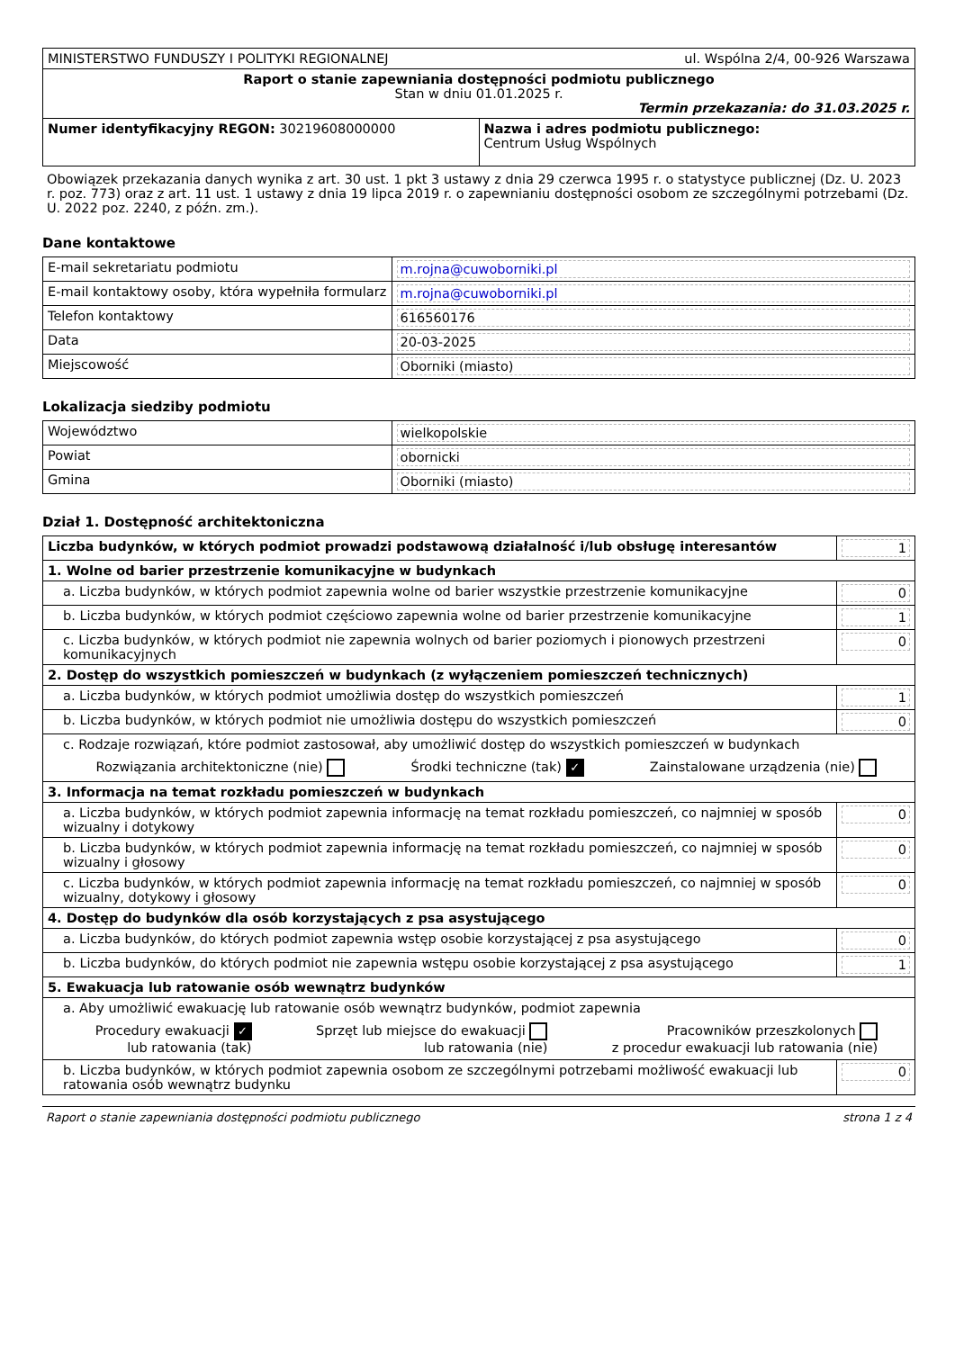| MINISTERSTWO FUNDUSZY I POLITYKI REGIONALNEJ ul. Wspólna 2/4, 00-926 Warszawa | |
| Raport o stanie zapewniania dostępności podmiotu publicznego Stan w dniu 01.01.2025 r. Termin przekazania: do 31.03.2025 r. | |
| Numer identyfikacyjny REGON: 30219608000000 | Nazwa i adres podmiotu publicznego: Centrum Usług Wspólnych |
Obowiązek przekazania danych wynika z art. 30 ust. 1 pkt 3 ustawy z dnia 29 czerwca 1995 r. o statystyce publicznej (Dz. U. 2023 r. poz. 773) oraz z art. 11 ust. 1 ustawy z dnia 19 lipca 2019 r. o zapewnianiu dostępności osobom ze szczególnymi potrzebami (Dz. U. 2022 poz. 2240, z późn. zm.).
Dane kontaktowe
| E-mail sekretariatu podmiotu | m.rojna@cuwoborniki.pl |
| E-mail kontaktowy osoby, która wypełniła formularz | m.rojna@cuwoborniki.pl |
| Telefon kontaktowy | 616560176 |
| Data | 20-03-2025 |
| Miejscowość | Oborniki (miasto) |
Lokalizacja siedziby podmiotu
| Województwo | wielkopolskie |
| Powiat | obornicki |
| Gmina | Oborniki (miasto) |
Dział 1. Dostępność architektoniczna
| Liczba budynków, w których podmiot prowadzi podstawową działalność i/lub obsługę interesantów | 1 |
| 1. Wolne od barier przestrzenie komunikacyjne w budynkach | |
| a. Liczba budynków, w których podmiot zapewnia wolne od barier wszystkie przestrzenie komunikacyjne | 0 |
| b. Liczba budynków, w których podmiot częściowo zapewnia wolne od barier przestrzenie komunikacyjne | 1 |
| c. Liczba budynków, w których podmiot nie zapewnia wolnych od barier poziomych i pionowych przestrzeni komunikacyjnych | 0 |
| 2. Dostęp do wszystkich pomieszczeń w budynkach (z wyłączeniem pomieszczeń technicznych) | |
| a. Liczba budynków, w których podmiot umożliwia dostęp do wszystkich pomieszczeń | 1 |
| b. Liczba budynków, w których podmiot nie umożliwia dostępu do wszystkich pomieszczeń | 0 |
| c. Rodzaje rozwiązań, które podmiot zastosował, aby umożliwić dostęp do wszystkich pomieszczeń w budynkach Rozwiązania architektoniczne (nie) Środki techniczne (tak) ✓ Zainstalowane urządzenia (nie) | |
| 3. Informacja na temat rozkładu pomieszczeń w budynkach | |
| a. Liczba budynków, w których podmiot zapewnia informację na temat rozkładu pomieszczeń, co najmniej w sposób wizualny i dotykowy | 0 |
| b. Liczba budynków, w których podmiot zapewnia informację na temat rozkładu pomieszczeń, co najmniej w sposób wizualny i głosowy | 0 |
| c. Liczba budynków, w których podmiot zapewnia informację na temat rozkładu pomieszczeń, co najmniej w sposób wizualny, dotykowy i głosowy | 0 |
| 4. Dostęp do budynków dla osób korzystających z psa asystującego | |
| a. Liczba budynków, do których podmiot zapewnia wstęp osobie korzystającej z psa asystującego | 0 |
| b. Liczba budynków, do których podmiot nie zapewnia wstępu osobie korzystającej z psa asystującego | 1 |
| 5. Ewakuacja lub ratowanie osób wewnątrz budynków | |
| a. Aby umożliwić ewakuację lub ratowanie osób wewnątrz budynków, podmiot zapewnia Procedury ewakuacji ✓ lub ratowania (tak) Sprzęt lub miejsce do ewakuacji lub ratowania (nie) Pracowników przeszkolonych z procedur ewakuacji lub ratowania (nie) | |
| b. Liczba budynków, w których podmiot zapewnia osobom ze szczególnymi potrzebami możliwość ewakuacji lub ratowania osób wewnątrz budynku | 0 |
Raport o stanie zapewniania dostępności podmiotu publicznego strona 1 z 4